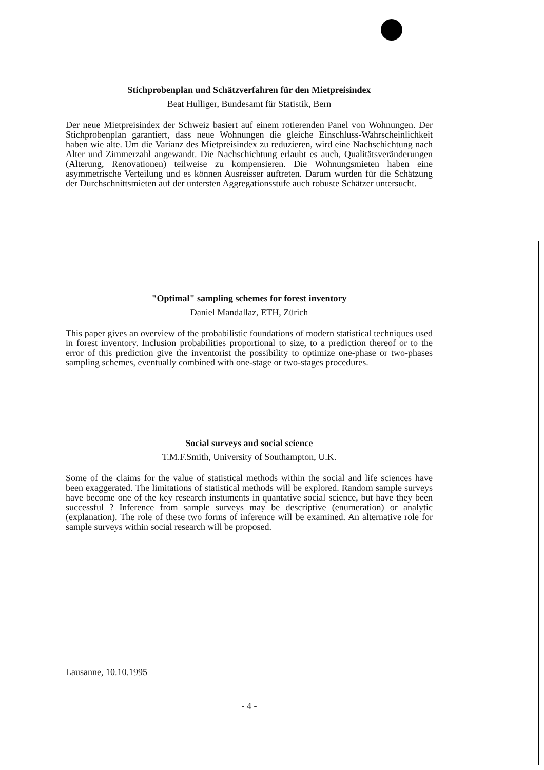Stichprobenplan und Schätzverfahren für den Mietpreisindex
Beat Hulliger, Bundesamt für Statistik, Bern
Der neue Mietpreisindex der Schweiz basiert auf einem rotierenden Panel von Wohnungen. Der Stichprobenplan garantiert, dass neue Wohnungen die gleiche Einschluss-Wahrscheinlichkeit haben wie alte. Um die Varianz des Mietpreisindex zu reduzieren, wird eine Nachschichtung nach Alter und Zimmerzahl angewandt. Die Nachschichtung erlaubt es auch, Qualitätsveränderungen (Alterung, Renovationen) teilweise zu kompensieren. Die Wohnungsmieten haben eine asymmetrische Verteilung und es können Ausreisser auftreten. Darum wurden für die Schätzung der Durchschnittsmieten auf der untersten Aggregationsstufe auch robuste Schätzer untersucht.
"Optimal" sampling schemes for forest inventory
Daniel Mandallaz, ETH, Zürich
This paper gives an overview of the probabilistic foundations of modern statistical techniques used in forest inventory. Inclusion probabilities proportional to size, to a prediction thereof or to the error of this prediction give the inventorist the possibility to optimize one-phase or two-phases sampling schemes, eventually combined with one-stage or two-stages procedures.
Social surveys and social science
T.M.F.Smith, University of Southampton, U.K.
Some of the claims for the value of statistical methods within the social and life sciences have been exaggerated. The limitations of statistical methods will be explored. Random sample surveys have become one of the key research instuments in quantative social science, but have they been successful ? Inference from sample surveys may be descriptive (enumeration) or analytic (explanation). The role of these two forms of inference will be examined. An alternative role for sample surveys within social research will be proposed.
Lausanne, 10.10.1995
- 4 -